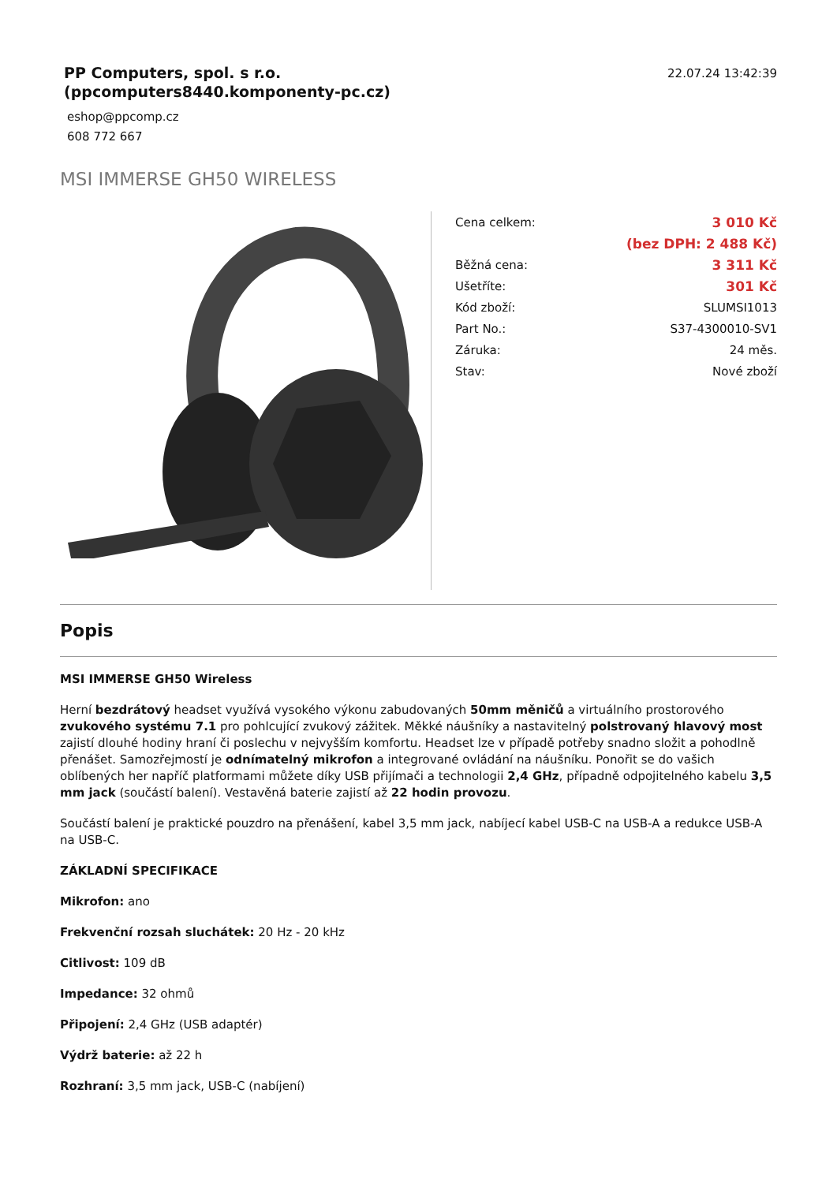PP Computers, spol. s r.o.
(ppcomputers8440.komponenty-pc.cz)
eshop@ppcomp.cz
608 772 667
22.07.24 13:42:39
MSI IMMERSE GH50 WIRELESS
| Cena celkem: | 3 010 Kč |
| | (bez DPH: 2 488 Kč) |
| Běžná cena: | 3 311 Kč |
| Ušetříte: | 301 Kč |
| Kód zboží: | SLUMSI1013 |
| Part No.: | S37-4300010-SV1 |
| Záruka: | 24 měs. |
| Stav: | Nové zboží |
Popis
MSI IMMERSE GH50 Wireless
Herní bezdrátový headset využívá vysokého výkonu zabudovaných 50mm měničů a virtuálního prostorového zvukového systému 7.1 pro pohlcující zvukový zážitek. Měkké náušníky a nastavitelný polstrovaný hlavový most zajistí dlouhé hodiny hraní či poslechu v nejvyšším komfortu. Headset lze v případě potřeby snadno složit a pohodlně přenášet. Samozřejmostí je odnímatelný mikrofon a integrované ovládání na náušníku. Ponořit se do vašich oblíbených her napříč platformami můžete díky USB přijímači a technologii 2,4 GHz, případně odpojitelného kabelu 3,5 mm jack (součástí balení). Vestavěná baterie zajistí až 22 hodin provozu.
Součástí balení je praktické pouzdro na přenášení, kabel 3,5 mm jack, nabíjecí kabel USB-C na USB-A a redukce USB-A na USB-C.
ZÁKLADNÍ SPECIFIKACE
Mikrofon: ano
Frekvenční rozsah sluchátek: 20 Hz - 20 kHz
Citlivost: 109 dB
Impedance: 32 ohmů
Připojení: 2,4 GHz (USB adaptér)
Výdrž baterie: až 22 h
Rozhraní: 3,5 mm jack, USB-C (nabíjení)